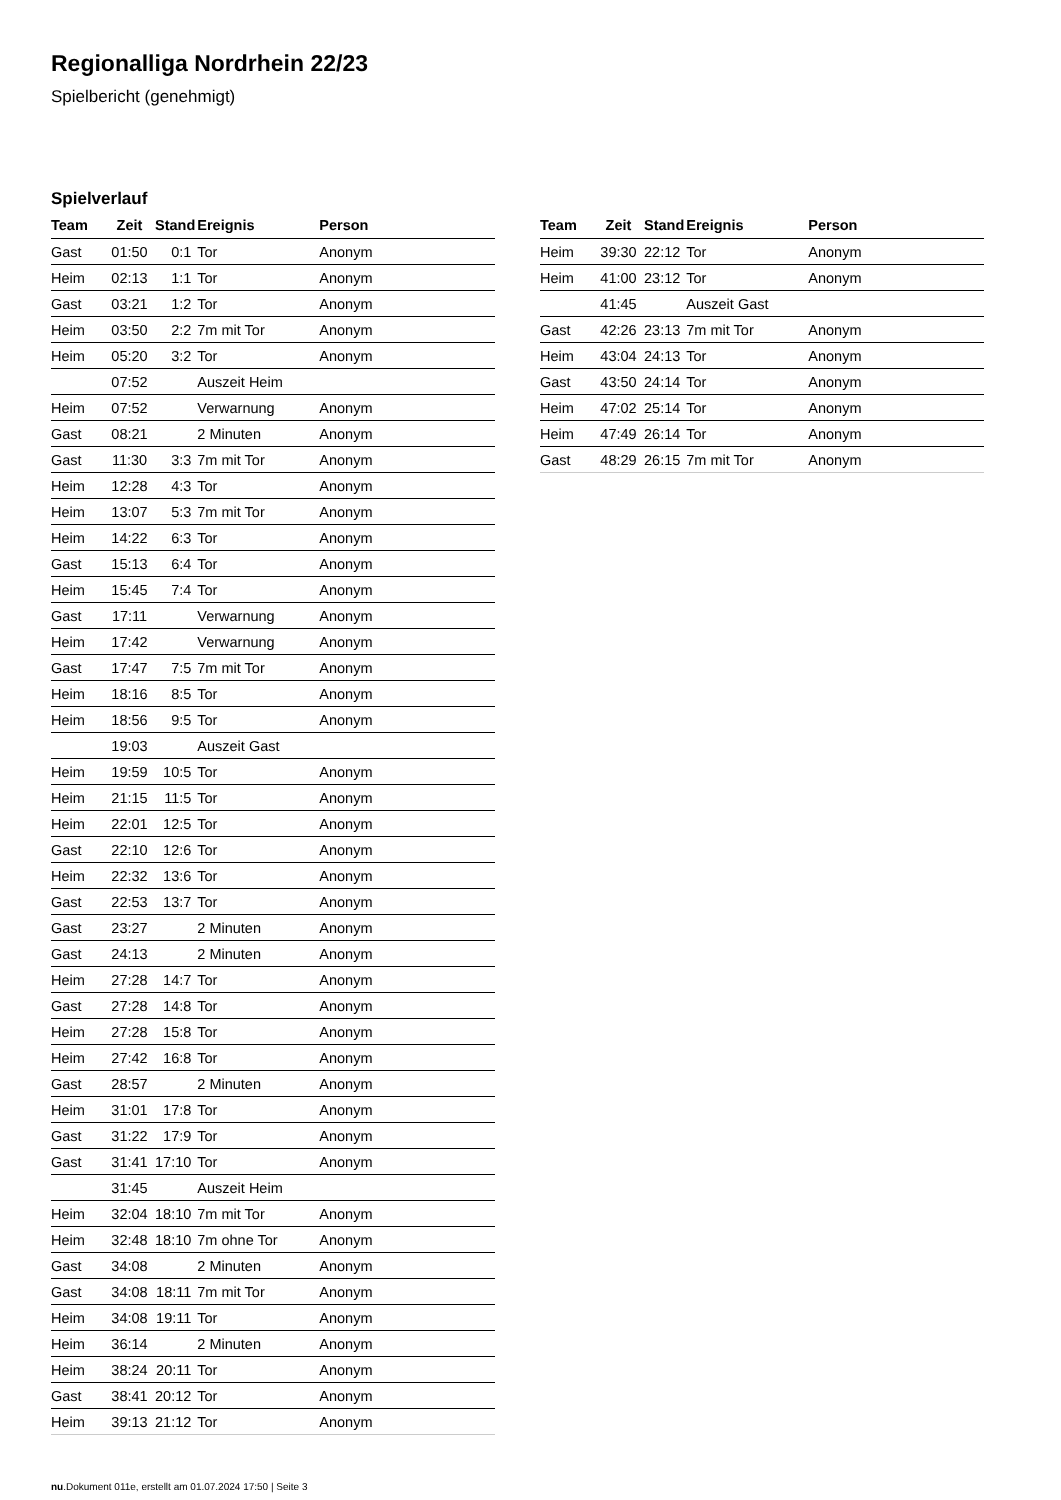Regionalliga Nordrhein 22/23
Spielbericht (genehmigt)
Spielverlauf
| Team | Zeit | Stand | Ereignis | Person |
| --- | --- | --- | --- | --- |
| Gast | 01:50 | 0:1 | Tor | Anonym |
| Heim | 02:13 | 1:1 | Tor | Anonym |
| Gast | 03:21 | 1:2 | Tor | Anonym |
| Heim | 03:50 | 2:2 | 7m mit Tor | Anonym |
| Heim | 05:20 | 3:2 | Tor | Anonym |
| | 07:52 | | Auszeit Heim | |
| Heim | 07:52 | | Verwarnung | Anonym |
| Gast | 08:21 | | 2 Minuten | Anonym |
| Gast | 11:30 | 3:3 | 7m mit Tor | Anonym |
| Heim | 12:28 | 4:3 | Tor | Anonym |
| Heim | 13:07 | 5:3 | 7m mit Tor | Anonym |
| Heim | 14:22 | 6:3 | Tor | Anonym |
| Gast | 15:13 | 6:4 | Tor | Anonym |
| Heim | 15:45 | 7:4 | Tor | Anonym |
| Gast | 17:11 | | Verwarnung | Anonym |
| Heim | 17:42 | | Verwarnung | Anonym |
| Gast | 17:47 | 7:5 | 7m mit Tor | Anonym |
| Heim | 18:16 | 8:5 | Tor | Anonym |
| Heim | 18:56 | 9:5 | Tor | Anonym |
| | 19:03 | | Auszeit Gast | |
| Heim | 19:59 | 10:5 | Tor | Anonym |
| Heim | 21:15 | 11:5 | Tor | Anonym |
| Heim | 22:01 | 12:5 | Tor | Anonym |
| Gast | 22:10 | 12:6 | Tor | Anonym |
| Heim | 22:32 | 13:6 | Tor | Anonym |
| Gast | 22:53 | 13:7 | Tor | Anonym |
| Gast | 23:27 | | 2 Minuten | Anonym |
| Gast | 24:13 | | 2 Minuten | Anonym |
| Heim | 27:28 | 14:7 | Tor | Anonym |
| Gast | 27:28 | 14:8 | Tor | Anonym |
| Heim | 27:28 | 15:8 | Tor | Anonym |
| Heim | 27:42 | 16:8 | Tor | Anonym |
| Gast | 28:57 | | 2 Minuten | Anonym |
| Heim | 31:01 | 17:8 | Tor | Anonym |
| Gast | 31:22 | 17:9 | Tor | Anonym |
| Gast | 31:41 | 17:10 | Tor | Anonym |
| | 31:45 | | Auszeit Heim | |
| Heim | 32:04 | 18:10 | 7m mit Tor | Anonym |
| Heim | 32:48 | 18:10 | 7m ohne Tor | Anonym |
| Gast | 34:08 | | 2 Minuten | Anonym |
| Gast | 34:08 | 18:11 | 7m mit Tor | Anonym |
| Heim | 34:08 | 19:11 | Tor | Anonym |
| Heim | 36:14 | | 2 Minuten | Anonym |
| Heim | 38:24 | 20:11 | Tor | Anonym |
| Gast | 38:41 | 20:12 | Tor | Anonym |
| Heim | 39:13 | 21:12 | Tor | Anonym |
| Team | Zeit | Stand | Ereignis | Person |
| --- | --- | --- | --- | --- |
| Heim | 39:30 | 22:12 | Tor | Anonym |
| Heim | 41:00 | 23:12 | Tor | Anonym |
| | 41:45 | | Auszeit Gast | |
| Gast | 42:26 | 23:13 | 7m mit Tor | Anonym |
| Heim | 43:04 | 24:13 | Tor | Anonym |
| Gast | 43:50 | 24:14 | Tor | Anonym |
| Heim | 47:02 | 25:14 | Tor | Anonym |
| Heim | 47:49 | 26:14 | Tor | Anonym |
| Gast | 48:29 | 26:15 | 7m mit Tor | Anonym |
nu.Dokument 011e, erstellt am 01.07.2024 17:50 | Seite 3